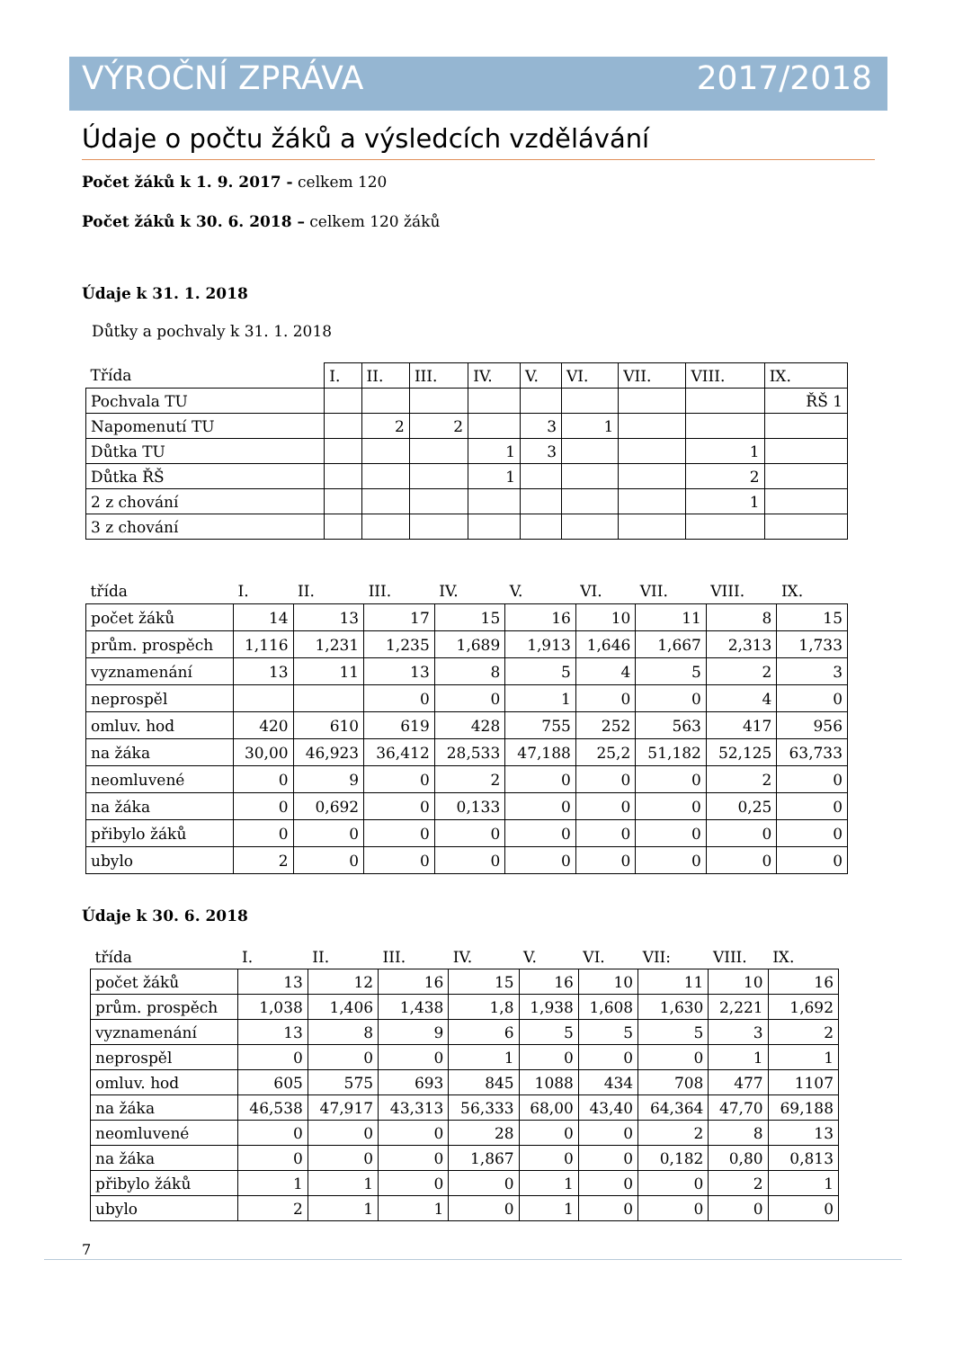VÝROČNÍ ZPRÁVA 2017/2018
Údaje o počtu žáků a výsledcích vzdělávání
Počet žáků k 1. 9. 2017 - celkem 120
Počet žáků k 30. 6. 2018 – celkem 120 žáků
Údaje k 31. 1. 2018
Důtky a pochvaly k 31. 1. 2018
| Třída | I. | II. | III. | IV. | V. | VI. | VII. | VIII. | IX. |
| Pochvala TU | | | | | | | | | ŘŠ 1 |
| Napomenutí TU | | 2 | 2 | | 3 | 1 | | | |
| Důtka TU | | | | 1 | 3 | | | 1 | |
| Důtka ŘŠ | | | | 1 | | | | 2 | |
| 2 z chování | | | | | | | | 1 | |
| 3 z chování | | | | | | | | | |
| třída | I. | II. | III. | IV. | V. | VI. | VII. | VIII. | IX. |
| počet žáků | 14 | 13 | 17 | 15 | 16 | 10 | 11 | 8 | 15 |
| prům. prospěch | 1,116 | 1,231 | 1,235 | 1,689 | 1,913 | 1,646 | 1,667 | 2,313 | 1,733 |
| vyznamenání | 13 | 11 | 13 | 8 | 5 | 4 | 5 | 2 | 3 |
| neprospěl | | | 0 | 0 | 1 | 0 | 0 | 4 | 0 |
| omluv. hod | 420 | 610 | 619 | 428 | 755 | 252 | 563 | 417 | 956 |
| na žáka | 30,00 | 46,923 | 36,412 | 28,533 | 47,188 | 25,2 | 51,182 | 52,125 | 63,733 |
| neomluvené | 0 | 9 | 0 | 2 | 0 | 0 | 0 | 2 | 0 |
| na žáka | 0 | 0,692 | 0 | 0,133 | 0 | 0 | 0 | 0,25 | 0 |
| přibylo žáků | 0 | 0 | 0 | 0 | 0 | 0 | 0 | 0 | 0 |
| ubylo | 2 | 0 | 0 | 0 | 0 | 0 | 0 | 0 | 0 |
Údaje k 30. 6. 2018
| třída | I. | II. | III. | IV. | V. | VI. | VII: | VIII. | IX. |
| počet žáků | 13 | 12 | 16 | 15 | 16 | 10 | 11 | 10 | 16 |
| prům. prospěch | 1,038 | 1,406 | 1,438 | 1,8 | 1,938 | 1,608 | 1,630 | 2,221 | 1,692 |
| vyznamenání | 13 | 8 | 9 | 6 | 5 | 5 | 5 | 3 | 2 |
| neprospěl | 0 | 0 | 0 | 1 | 0 | 0 | 0 | 1 | 1 |
| omluv. hod | 605 | 575 | 693 | 845 | 1088 | 434 | 708 | 477 | 1107 |
| na žáka | 46,538 | 47,917 | 43,313 | 56,333 | 68,00 | 43,40 | 64,364 | 47,70 | 69,188 |
| neomluvené | 0 | 0 | 0 | 28 | 0 | 0 | 2 | 8 | 13 |
| na žáka | 0 | 0 | 0 | 1,867 | 0 | 0 | 0,182 | 0,80 | 0,813 |
| přibylo žáků | 1 | 1 | 0 | 0 | 1 | 0 | 0 | 2 | 1 |
| ubylo | 2 | 1 | 1 | 0 | 1 | 0 | 0 | 0 | 0 |
7